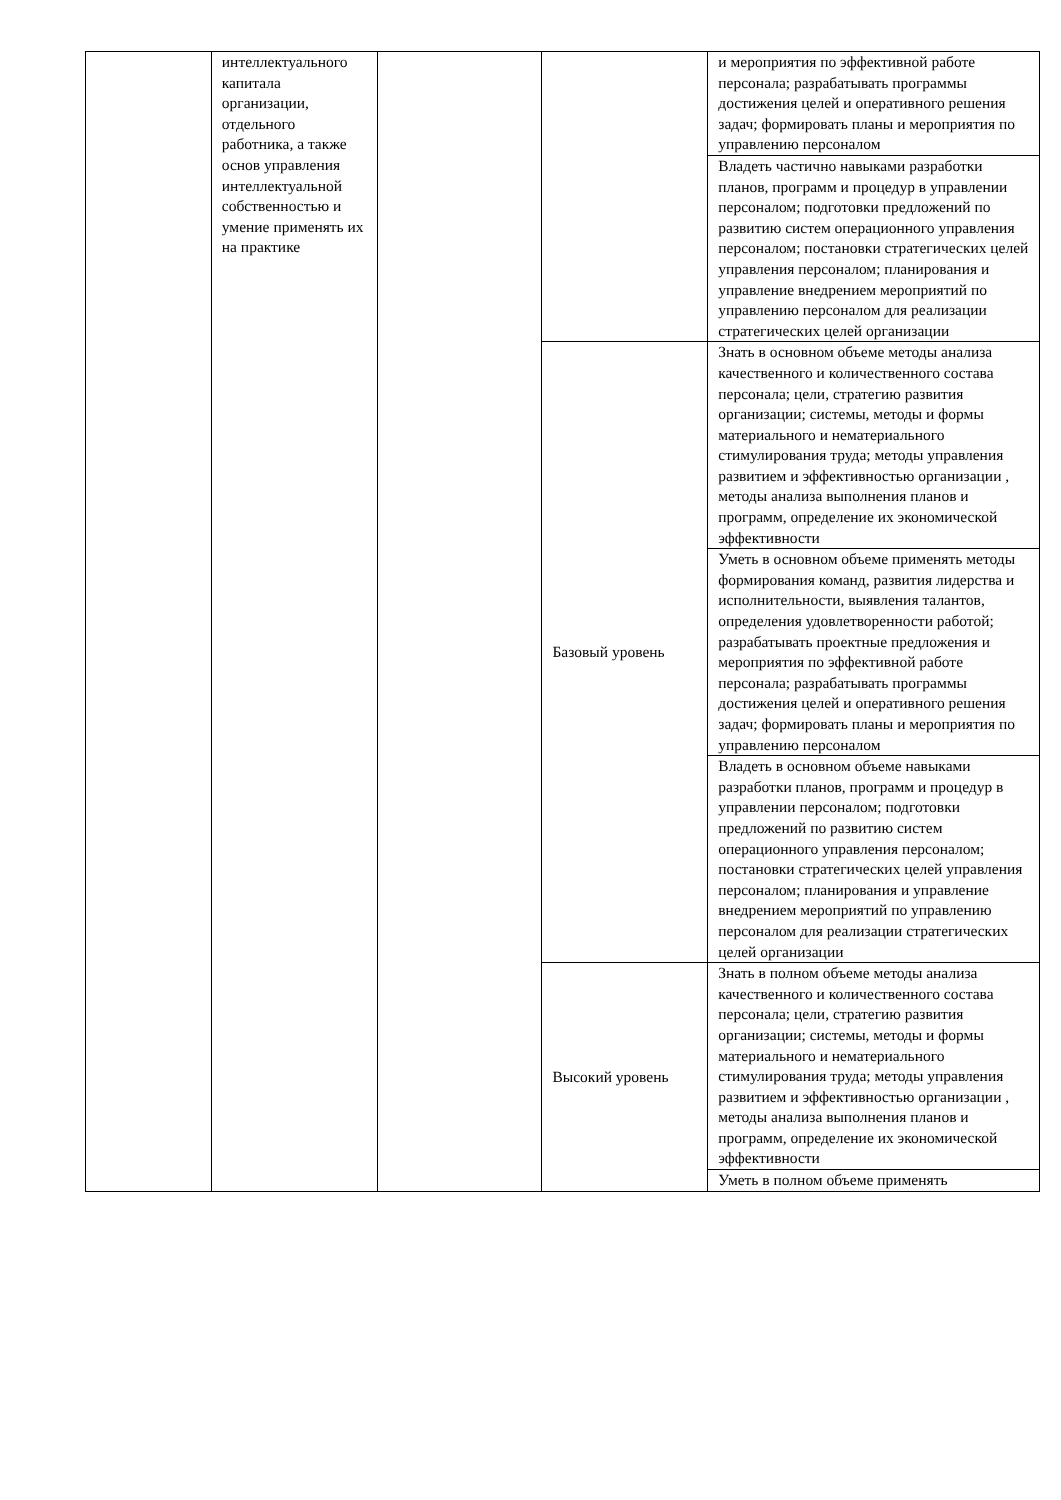| | интеллектуального капитала организации, отдельного работника, а также основ управления интеллектуальной собственностью и умение применять их на практике | | | и мероприятия по эффективной работе персонала; разрабатывать программы достижения целей и оперативного решения задач; формировать планы и мероприятия по управлению персоналом |
| | | | | Владеть частично навыками разработки планов, программ и процедур в управлении персоналом; подготовки предложений по развитию систем операционного управления персоналом; постановки стратегических целей управления персоналом; планирования и управление внедрением мероприятий по управлению персоналом для реализации стратегических целей организации |
| | | | Базовый уровень | Знать в основном объеме методы анализа качественного и количественного состава персонала; цели, стратегию развития организации; системы, методы и формы материального и нематериального стимулирования труда; методы управления развитием и эффективностью организации , методы анализа выполнения планов и программ, определение их экономической эффективности |
| | | | | Уметь в основном объеме применять методы формирования команд, развития лидерства и исполнительности, выявления талантов, определения удовлетворенности работой; разрабатывать проектные предложения и мероприятия по эффективной работе персонала; разрабатывать программы достижения целей и оперативного решения задач; формировать планы и мероприятия по управлению персоналом |
| | | | | Владеть в основном объеме навыками разработки планов, программ и процедур в управлении персоналом; подготовки предложений по развитию систем операционного управления персоналом; постановки стратегических целей управления персоналом; планирования и управление внедрением мероприятий по управлению персоналом для реализации стратегических целей организации |
| | | | Высокий уровень | Знать в полном объеме методы анализа качественного и количественного состава персонала; цели, стратегию развития организации; системы, методы и формы материального и нематериального стимулирования труда; методы управления развитием и эффективностью организации , методы анализа выполнения планов и программ, определение их экономической эффективности |
| | | | | Уметь в полном объеме применять |